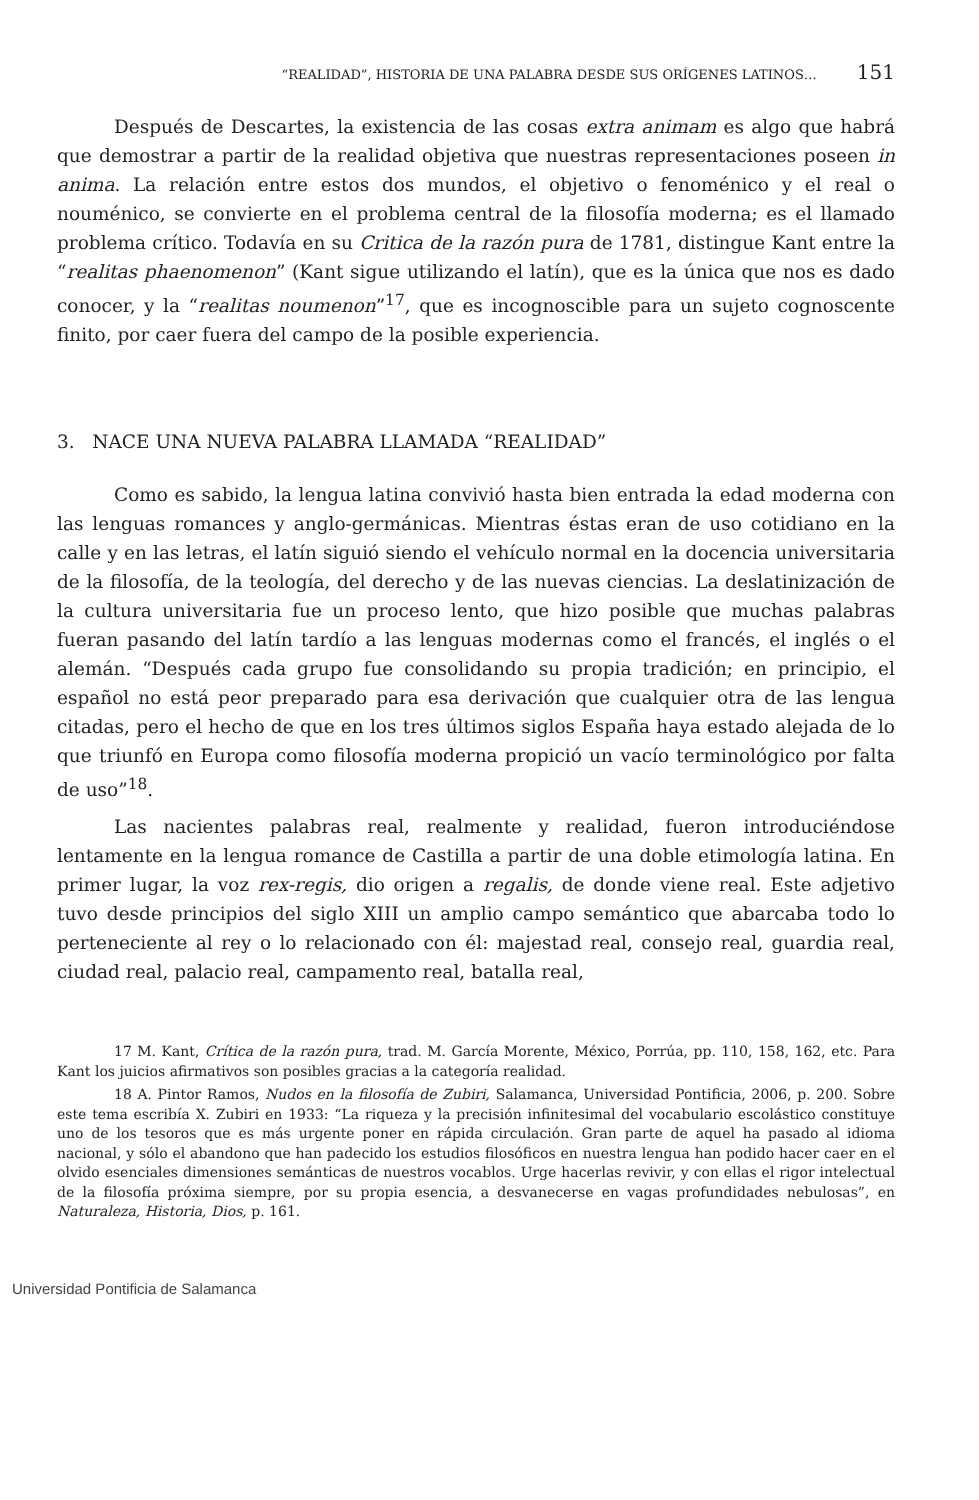“REALIDAD”, HISTORIA DE UNA PALABRA DESDE SUS ORÍGENES LATINOS… 151
Después de Descartes, la existencia de las cosas extra animam es algo que habrá que demostrar a partir de la realidad objetiva que nuestras representaciones poseen in anima. La relación entre estos dos mundos, el objetivo o fenoménico y el real o nouménico, se convierte en el problema central de la filosofía moderna; es el llamado problema crítico. Todavía en su Critica de la razón pura de 1781, distingue Kant entre la “realitas phaenomenon” (Kant sigue utilizando el latín), que es la única que nos es dado conocer, y la “realitas noumenon”<sup>17</sup>, que es incognoscible para un sujeto cognoscente finito, por caer fuera del campo de la posible experiencia.
3. NACE UNA NUEVA PALABRA LLAMADA “REALIDAD”
Como es sabido, la lengua latina convivió hasta bien entrada la edad moderna con las lenguas romances y anglo-germánicas. Mientras éstas eran de uso cotidiano en la calle y en las letras, el latín siguió siendo el vehículo normal en la docencia universitaria de la filosofía, de la teología, del derecho y de las nuevas ciencias. La deslatinización de la cultura universitaria fue un proceso lento, que hizo posible que muchas palabras fueran pasando del latín tardío a las lenguas modernas como el francés, el inglés o el alemán. “Después cada grupo fue consolidando su propia tradición; en principio, el español no está peor preparado para esa derivación que cualquier otra de las lengua citadas, pero el hecho de que en los tres últimos siglos España haya estado alejada de lo que triunfó en Europa como filosofía moderna propició un vacío terminológico por falta de uso”<sup>18</sup>.
Las nacientes palabras real, realmente y realidad, fueron introduciéndose lentamente en la lengua romance de Castilla a partir de una doble etimología latina. En primer lugar, la voz rex-regis, dio origen a regalis, de donde viene real. Este adjetivo tuvo desde principios del siglo XIII un amplio campo semántico que abarcaba todo lo perteneciente al rey o lo relacionado con él: majestad real, consejo real, guardia real, ciudad real, palacio real, campamento real, batalla real,
17 M. Kant, Crítica de la razón pura, trad. M. García Morente, México, Porrúa, pp. 110, 158, 162, etc. Para Kant los juicios afirmativos son posibles gracias a la categoría realidad.
18 A. Pintor Ramos, Nudos en la filosofía de Zubiri, Salamanca, Universidad Pontificia, 2006, p. 200. Sobre este tema escribía X. Zubiri en 1933: “La riqueza y la precisión infinitesimal del vocabulario escolástico constituye uno de los tesoros que es más urgente poner en rápida circulación. Gran parte de aquel ha pasado al idioma nacional, y sólo el abandono que han padecido los estudios filosóficos en nuestra lengua han podido hacer caer en el olvido esenciales dimensiones semánticas de nuestros vocablos. Urge hacerlas revivir, y con ellas el rigor intelectual de la filosofía próxima siempre, por su propia esencia, a desvanecerse en vagas profundidades nebulosas”, en Naturaleza, Historia, Dios, p. 161.
Universidad Pontificia de Salamanca